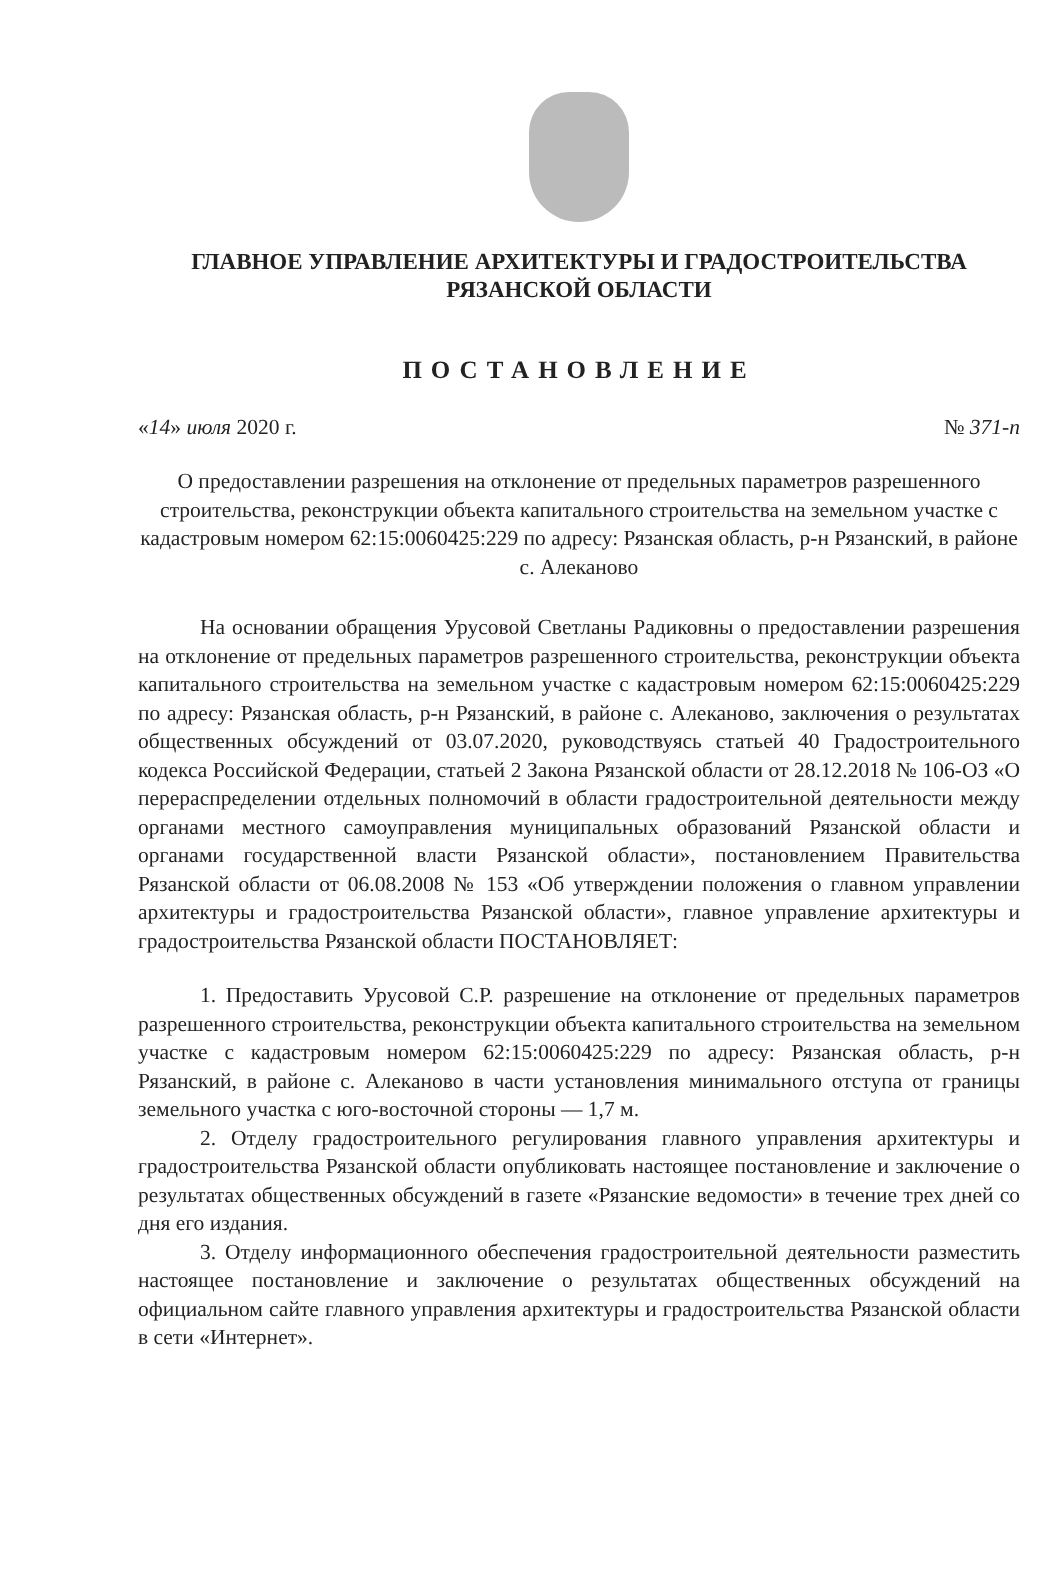ГЛАВНОЕ УПРАВЛЕНИЕ АРХИТЕКТУРЫ И ГРАДОСТРОИТЕЛЬСТВА
РЯЗАНСКОЙ ОБЛАСТИ
ПОСТАНОВЛЕНИЕ
«14» июля 2020 г. № 371-п
О предоставлении разрешения на отклонение от предельных параметров разрешенного строительства, реконструкции объекта капитального строительства на земельном участке с кадастровым номером 62:15:0060425:229 по адресу: Рязанская область, р-н Рязанский, в районе с. Алеканово
На основании обращения Урусовой Светланы Радиковны о предоставлении разрешения на отклонение от предельных параметров разрешенного строительства, реконструкции объекта капитального строительства на земельном участке с кадастровым номером 62:15:0060425:229 по адресу: Рязанская область, р-н Рязанский, в районе с. Алеканово, заключения о результатах общественных обсуждений от 03.07.2020, руководствуясь статьей 40 Градостроительного кодекса Российской Федерации, статьей 2 Закона Рязанской области от 28.12.2018 № 106-ОЗ «О перераспределении отдельных полномочий в области градостроительной деятельности между органами местного самоуправления муниципальных образований Рязанской области и органами государственной власти Рязанской области», постановлением Правительства Рязанской области от 06.08.2008 № 153 «Об утверждении положения о главном управлении архитектуры и градостроительства Рязанской области», главное управление архитектуры и градостроительства Рязанской области ПОСТАНОВЛЯЕТ:
1. Предоставить Урусовой С.Р. разрешение на отклонение от предельных параметров разрешенного строительства, реконструкции объекта капитального строительства на земельном участке с кадастровым номером 62:15:0060425:229 по адресу: Рязанская область, р-н Рязанский, в районе с. Алеканово в части установления минимального отступа от границы земельного участка с юго-восточной стороны — 1,7 м.
2. Отделу градостроительного регулирования главного управления архитектуры и градостроительства Рязанской области опубликовать настоящее постановление и заключение о результатах общественных обсуждений в газете «Рязанские ведомости» в течение трех дней со дня его издания.
3. Отделу информационного обеспечения градостроительной деятельности разместить настоящее постановление и заключение о результатах общественных обсуждений на официальном сайте главного управления архитектуры и градостроительства Рязанской области в сети «Интернет».